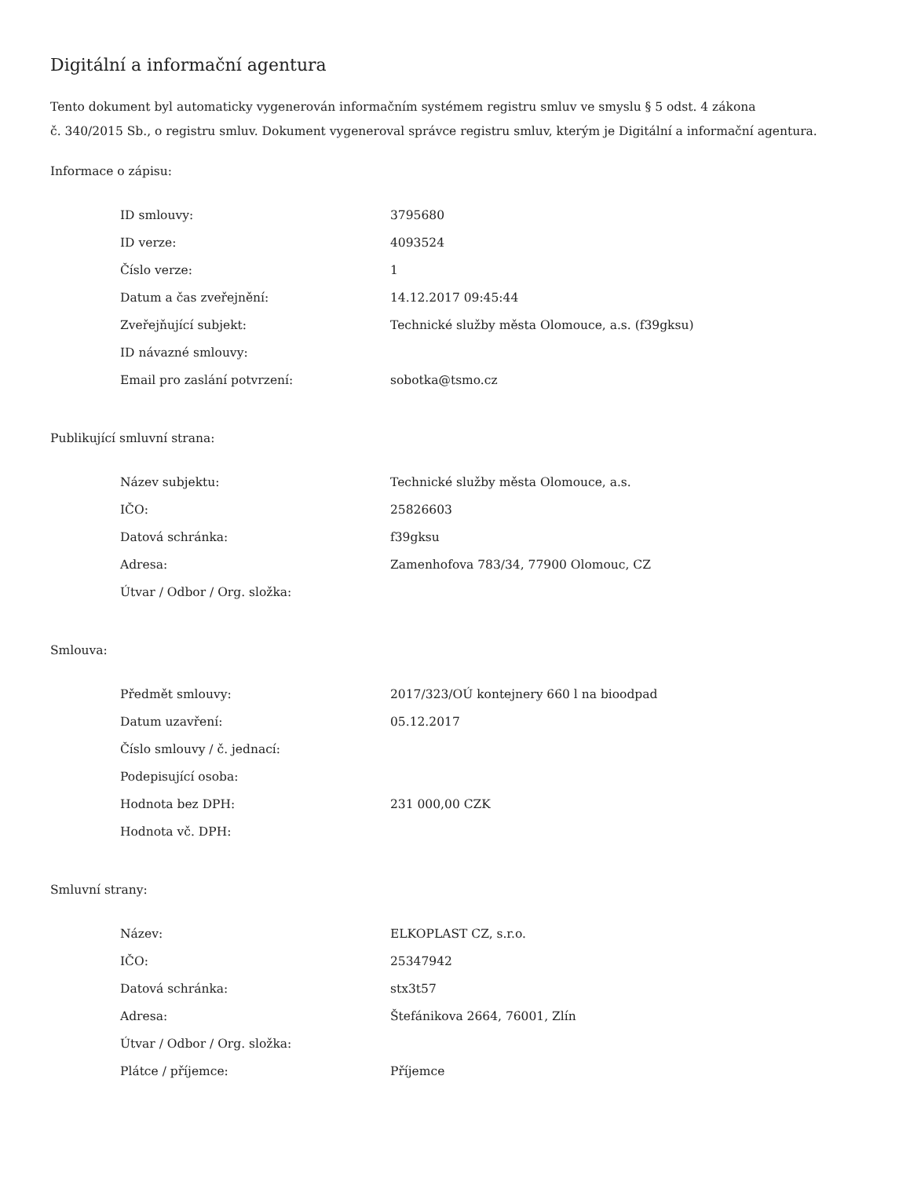Digitální a informační agentura
Tento dokument byl automaticky vygenerován informačním systémem registru smluv ve smyslu § 5 odst. 4 zákona
č. 340/2015 Sb., o registru smluv. Dokument vygeneroval správce registru smluv, kterým je Digitální a informační agentura.
Informace o zápisu:
| ID smlouvy: | 3795680 |
| ID verze: | 4093524 |
| Číslo verze: | 1 |
| Datum a čas zveřejnění: | 14.12.2017 09:45:44 |
| Zveřejňující subjekt: | Technické služby města Olomouce, a.s. (f39gksu) |
| ID návazné smlouvy: | |
| Email pro zaslání potvrzení: | sobotka@tsmo.cz |
Publikující smluvní strana:
| Název subjektu: | Technické služby města Olomouce, a.s. |
| IČO: | 25826603 |
| Datová schránka: | f39gksu |
| Adresa: | Zamenhofova 783/34, 77900 Olomouc, CZ |
| Útvar / Odbor / Org. složka: | |
Smlouva:
| Předmět smlouvy: | 2017/323/OÚ kontejnery 660 l na bioodpad |
| Datum uzavření: | 05.12.2017 |
| Číslo smlouvy / č. jednací: | |
| Podepisující osoba: | |
| Hodnota bez DPH: | 231 000,00 CZK |
| Hodnota vč. DPH: | |
Smluvní strany:
| Název: | ELKOPLAST CZ, s.r.o. |
| IČO: | 25347942 |
| Datová schránka: | stx3t57 |
| Adresa: | Štefánikova 2664, 76001, Zlín |
| Útvar / Odbor / Org. složka: | |
| Plátce / příjemce: | Příjemce |